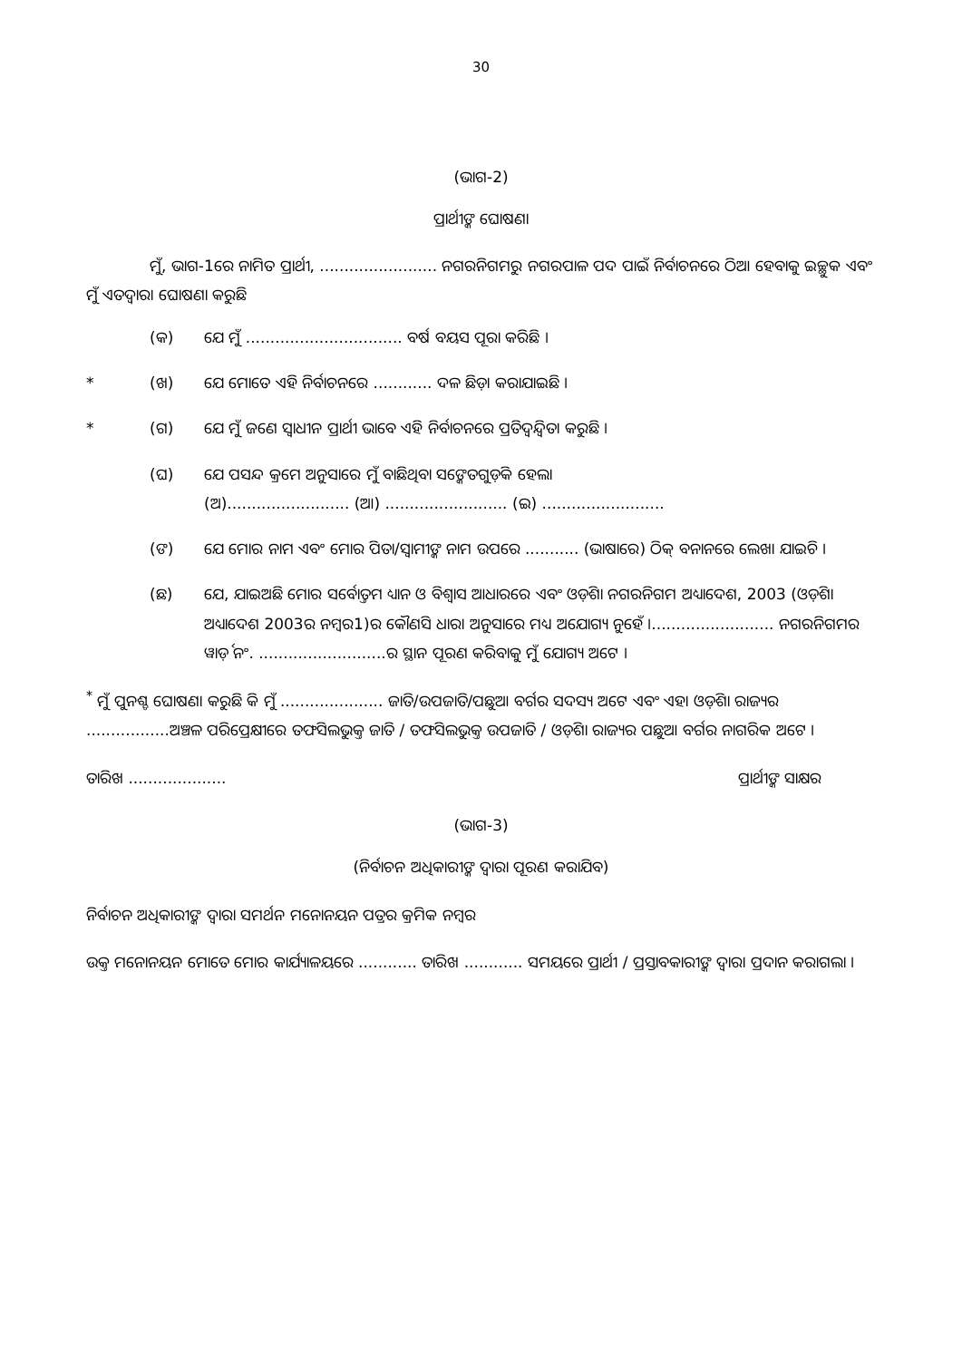30
(ଭାଗ-2)
ପ୍ରାର୍ଥୀଙ୍କ ଘୋଷଣା
ମୁଁ, ଭାଗ-1ରେ ନାମିତ ପ୍ରାର୍ଥୀ, ........................ ନଗରନିଗମରୁ ନଗରପାଳ ପଦ ପାଇଁ ନିର୍ବାଚନରେ ଠିଆ ହେବାକୁ ଇଚ୍ଛୁକ ଏବଂ ମୁଁ ଏତଦ୍ୱାରା ଘୋଷଣା କରୁଛି
(କ) ଯେ ମୁଁ ................................ ବର୍ଷ ବୟସ ପୂରା କରିଛି ।
* (ଖ) ଯେ ମୋତେ ଏହି ନିର୍ବାଚନରେ ............ ଦଳ ଛିଡ଼ା କରାଯାଇଛି ।
* (ଗ) ଯେ ମୁଁ ଜଣେ ସ୍ୱାଧୀନ ପ୍ରାର୍ଥୀ ଭାବେ ଏହି ନିର୍ବାଚନରେ ପ୍ରତିଦ୍ୱନ୍ଦ୍ୱିତା କରୁଛି ।
(ଘ) ଯେ ପସନ୍ଦ କ୍ରମେ ଅନୁସାରେ ମୁଁ ବାଛିଥିବା ସଙ୍କେତଗୁଡ଼ିକ ହେଲା
(ଅ)......................... (ଆ) ......................... (ଇ) .........................
(ଙ) ଯେ ମୋର ନାମ ଏବଂ ମୋର ପିତା/ସ୍ୱାମୀଙ୍କ ନାମ ଉପରେ ........... (ଭାଷାରେ) ଠିକ୍ ବନାନରେ ଲେଖା ଯାଇଚି ।
(ଛ) ଯେ, ଯାଇଅଛି ମୋର ସର୍ବୋତ୍ତମ ଧ୍ୟାନ ଓ ବିଶ୍ୱାସ ଆଧାରରେ ଏବଂ ଓଡ଼ିଶା ନଗରନିଗମ ଅଧ୍ୟାଦେଶ, 2003 (ଓଡ଼ିଶା ଅଧ୍ୟାଦେଶ 2003ର ନମ୍ବର1)ର କୌଣସି ଧାରା ଅନୁସାରେ ମଧ୍ୟ ଅଯୋଗ୍ୟ ନୁହେଁ ।......................... ନଗରନିଗମର ୱାର୍ଡ଼ ନଂ. ..........................ର ସ୍ଥାନ ପୂରଣ କରିବାକୁ ମୁଁ ଯୋଗ୍ୟ ଅଟେ ।
<sup>*</sup> ମୁଁ ପୁନଶ୍ଚ ଘୋଷଣା କରୁଛି କି ମୁଁ ..................... ଜାତି/ଉପଜାତି/ପଛୁଆ ବର୍ଗର ସଦସ୍ୟ ଅଟେ ଏବଂ ଏହା ଓଡ଼ିଶା ରାଜ୍ୟର .................ଅଞ୍ଚଳ ପରିପ୍ରେକ୍ଷୀରେ ତଫସିଲଭୁକ୍ତ ଜାତି / ତଫସିଲଭୁକ୍ତ ଉପଜାତି / ଓଡ଼ିଶା ରାଜ୍ୟର ପଛୁଆ ବର୍ଗର ନାଗରିକ ଅଟେ ।
ତାରିଖ .................... ପ୍ରାର୍ଥୀଙ୍କ ସାକ୍ଷର
(ଭାଗ-3)
(ନିର୍ବାଚନ ଅଧିକାରୀଙ୍କ ଦ୍ୱାରା ପୂରଣ କରାଯିବ)
ନିର୍ବାଚନ ଅଧିକାରୀଙ୍କ ଦ୍ୱାରା ସମର୍ଥନ ମନୋନୟନ ପତ୍ରର କ୍ରମିକ ନମ୍ବର
ଉକ୍ତ ମନୋନୟନ ମୋତେ ମୋର କାର୍ଯ୍ୟାଳୟରେ ............ ତାରିଖ ............ ସମୟରେ ପ୍ରାର୍ଥୀ / ପ୍ରସ୍ତାବକାରୀଙ୍କ ଦ୍ୱାରା ପ୍ରଦାନ କରାଗଲା ।